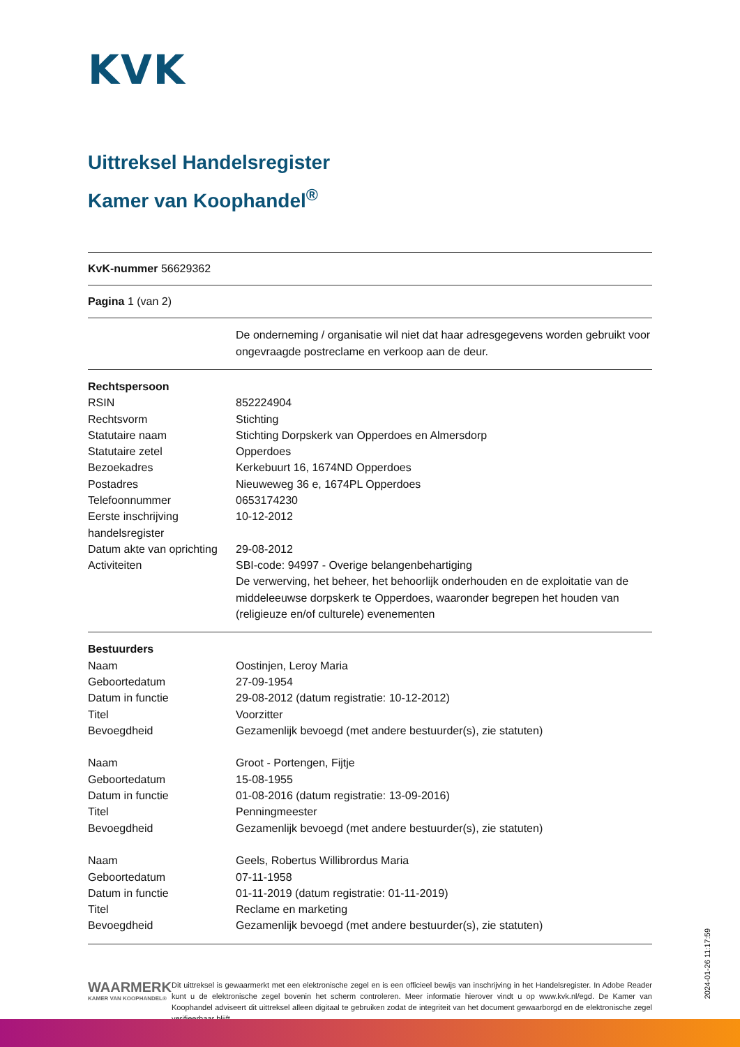KVK
Uittreksel Handelsregister
Kamer van Koophandel<sup>®</sup>
KvK-nummer 56629362
Pagina 1 (van 2)
| | De onderneming / organisatie wil niet dat haar adresgegevens worden gebruikt voor ongevraagde postreclame en verkoop aan de deur. |
| Rechtspersoon | |
| RSIN | 852224904 |
| Rechtsvorm | Stichting |
| Statutaire naam | Stichting Dorpskerk van Opperdoes en Almersdorp |
| Statutaire zetel | Opperdoes |
| Bezoekadres | Kerkebuurt 16, 1674ND Opperdoes |
| Postadres | Nieuweweg 36 e, 1674PL Opperdoes |
| Telefoonnummer | 0653174230 |
| Eerste inschrijving handelsregister | 10-12-2012 |
| Datum akte van oprichting | 29-08-2012 |
| Activiteiten | SBI-code: 94997 - Overige belangenbehartiging De verwerving, het beheer, het behoorlijk onderhouden en de exploitatie van de middeleeuwse dorpskerk te Opperdoes, waaronder begrepen het houden van (religieuze en/of culturele) evenementen |
| Bestuurders | |
| Naam | Oostinjen, Leroy Maria |
| Geboortedatum | 27-09-1954 |
| Datum in functie | 29-08-2012 (datum registratie: 10-12-2012) |
| Titel | Voorzitter |
| Bevoegdheid | Gezamenlijk bevoegd (met andere bestuurder(s), zie statuten) |
| Naam | Groot - Portengen, Fijtje |
| Geboortedatum | 15-08-1955 |
| Datum in functie | 01-08-2016 (datum registratie: 13-09-2016) |
| Titel | Penningmeester |
| Bevoegdheid | Gezamenlijk bevoegd (met andere bestuurder(s), zie statuten) |
| Naam | Geels, Robertus Willibrordus Maria |
| Geboortedatum | 07-11-1958 |
| Datum in functie | 01-11-2019 (datum registratie: 01-11-2019) |
| Titel | Reclame en marketing |
| Bevoegdheid | Gezamenlijk bevoegd (met andere bestuurder(s), zie statuten) |
WAARMERK
KAMER VAN KOOPHANDEL®
Dit uittreksel is gewaarmerkt met een elektronische zegel en is een officieel bewijs van inschrijving in het Handelsregister. In Adobe Reader kunt u de elektronische zegel bovenin het scherm controleren. Meer informatie hierover vindt u op www.kvk.nl/egd. De Kamer van Koophandel adviseert dit uittreksel alleen digitaal te gebruiken zodat de integriteit van het document gewaarborgd en de elektronische zegel verifieerbaar blijft.
2024-01-26 11:17:59